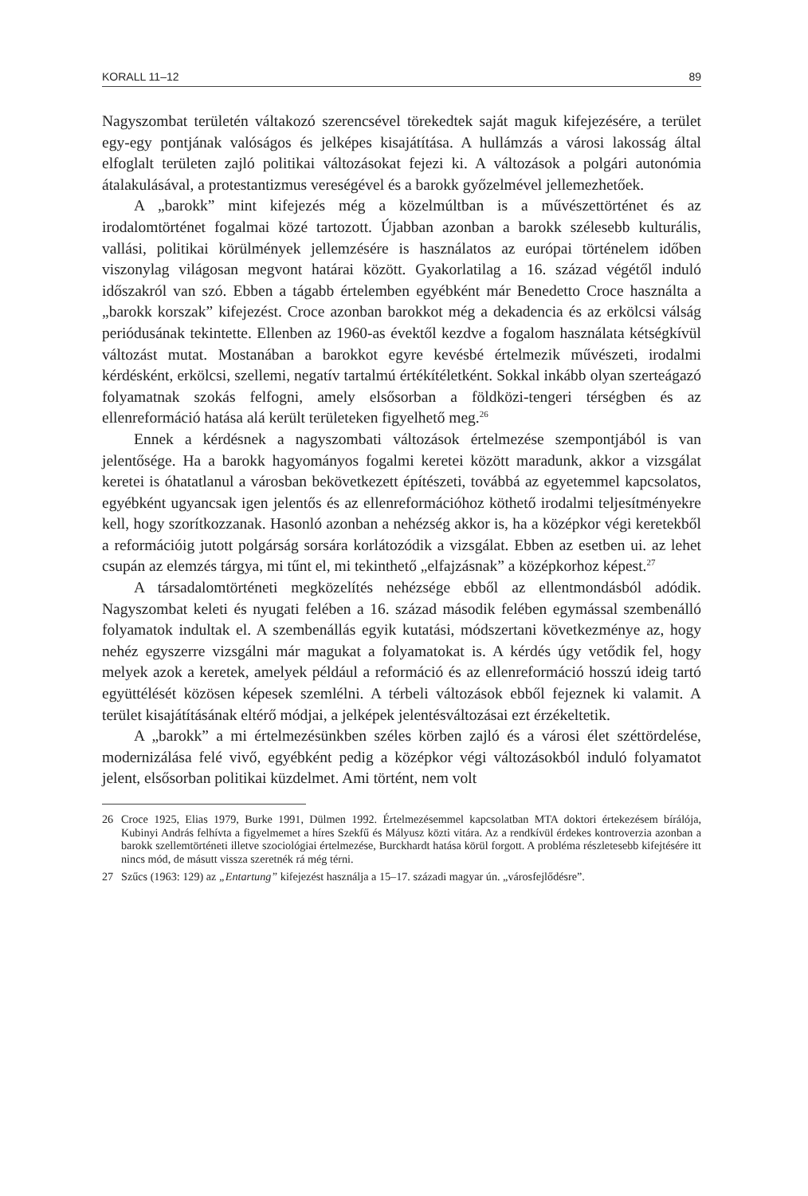KORALL 11–12 89
Nagyszombat területén váltakozó szerencsével törekedtek saját maguk kifejezésére, a terület egy-egy pontjának valóságos és jelképes kisajátítása. A hullámzás a városi lakosság által elfoglalt területen zajló politikai változásokat fejezi ki. A változások a polgári autonómia átalakulásával, a protestantizmus vereségével és a barokk győzelmével jellemezhetőek.
A „barokk” mint kifejezés még a közelmúltban is a művészettörténet és az irodalomtörténet fogalmai közé tartozott. Újabban azonban a barokk szélesebb kulturális, vallási, politikai körülmények jellemzésére is használatos az európai történelem időben viszonylag világosan megvont határai között. Gyakorlatilag a 16. század végétől induló időszakról van szó. Ebben a tágabb értelemben egyébként már Benedetto Croce használta a „barokk korszak” kifejezést. Croce azonban barokkot még a dekadencia és az erkölcsi válság periódusának tekintette. Ellenben az 1960-as évektől kezdve a fogalom használata kétségkívül változást mutat. Mostanában a barokkot egyre kevésbé értelmezik művészeti, irodalmi kérdésként, erkölcsi, szellemi, negatív tartalmú értékítéletként. Sokkal inkább olyan szerteágazó folyamatnak szokás felfogni, amely elsősorban a földközi-tengeri térségben és az ellenreformáció hatása alá került területeken figyelhető meg.<sup>26</sup>
Ennek a kérdésnek a nagyszombati változások értelmezése szempontjából is van jelentősége. Ha a barokk hagyományos fogalmi keretei között maradunk, akkor a vizsgálat keretei is óhatatlanul a városban bekövetkezett építészeti, továbbá az egyetemmel kapcsolatos, egyébként ugyancsak igen jelentős és az ellenreformációhoz köthető irodalmi teljesítményekre kell, hogy szorítkozzanak. Hasonló azonban a nehézség akkor is, ha a középkor végi keretekből a reformációig jutott polgárság sorsára korlátozódik a vizsgálat. Ebben az esetben ui. az lehet csupán az elemzés tárgya, mi tűnt el, mi tekinthető „elfajzásnak” a középkorhoz képest.<sup>27</sup>
A társadalomtörténeti megközelítés nehézsége ebből az ellentmondásból adódik. Nagyszombat keleti és nyugati felében a 16. század második felében egymással szembenálló folyamatok indultak el. A szembenállás egyik kutatási, módszertani következménye az, hogy nehéz egyszerre vizsgálni már magukat a folyamatokat is. A kérdés úgy vetődik fel, hogy melyek azok a keretek, amelyek például a reformáció és az ellenreformáció hosszú ideig tartó együttélését közösen képesek szemlélni. A térbeli változások ebből fejeznek ki valamit. A terület kisajátításának eltérő módjai, a jelképek jelentésváltozásai ezt érzékeltetik.
A „barokk” a mi értelmezésünkben széles körben zajló és a városi élet széttördelése, modernizálása felé vivő, egyébként pedig a középkor végi változásokból induló folyamatot jelent, elsősorban politikai küzdelmet. Ami történt, nem volt
26 Croce 1925, Elias 1979, Burke 1991, Dülmen 1992. Értelmezésemmel kapcsolatban MTA doktori értekezésem bírálója, Kubinyi András felhívta a figyelmemet a híres Szekfű és Mályusz közti vitára. Az a rendkívül érdekes kontroverzia azonban a barokk szellemtörténeti illetve szociológiai értelmezése, Burckhardt hatása körül forgott. A probléma részletesebb kifejtésére itt nincs mód, de másutt vissza szeretnék rá még térni.
27 Szűcs (1963: 129) az „Entartung” kifejezést használja a 15–17. századi magyar ún. „városfejlődésre”.